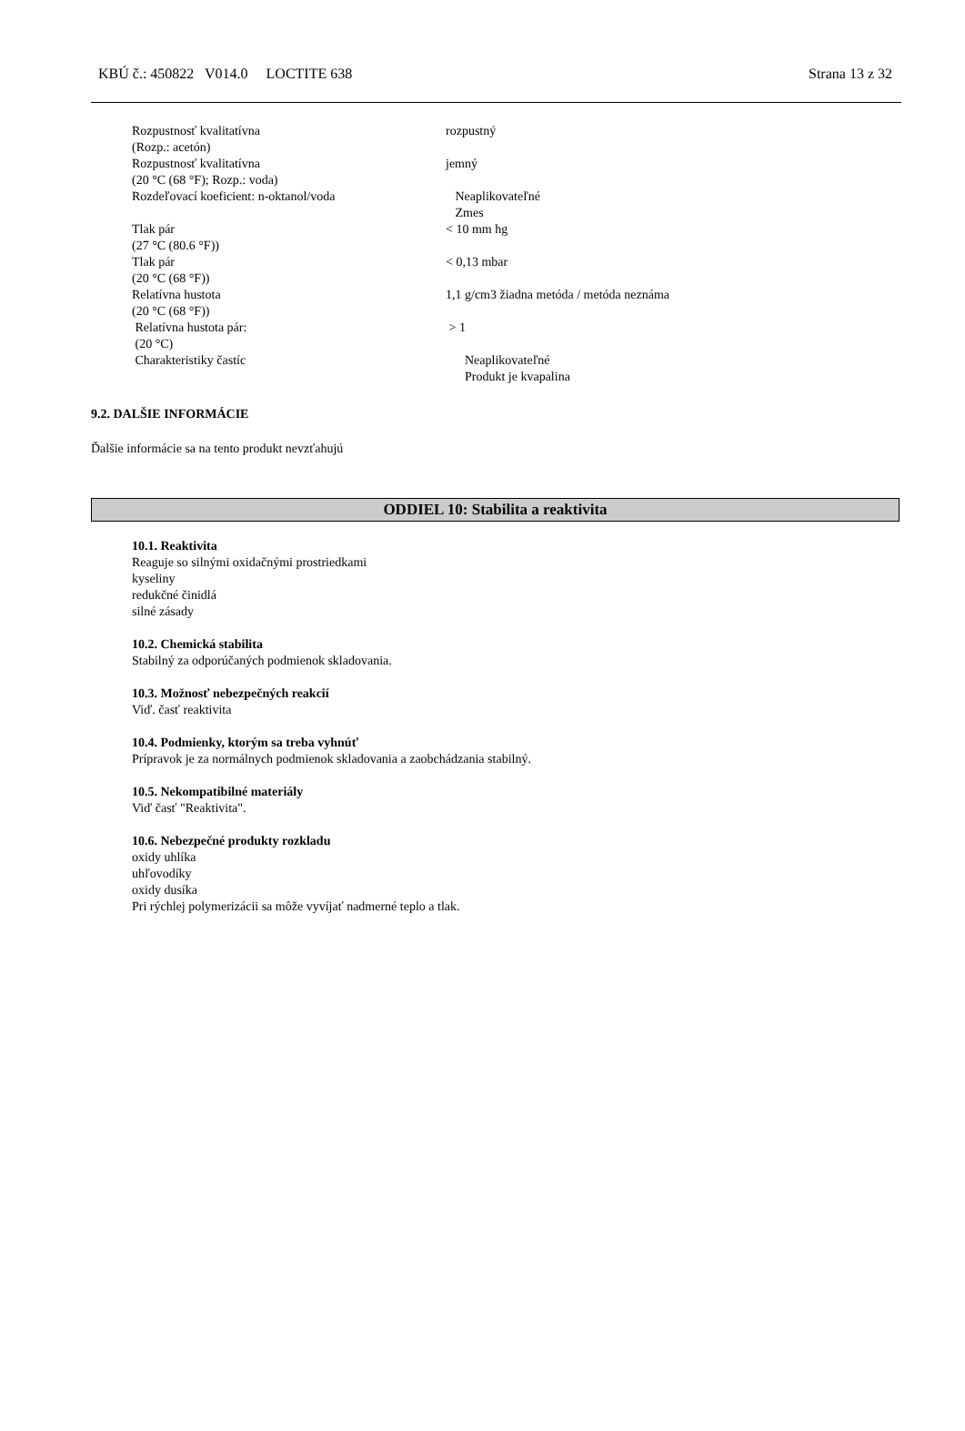KBÚ č.: 450822 V014.0 LOCTITE 638 Strana 13 z 32
| Rozpustnosť kvalitatívna (Rozp.: acetón) | rozpustný |
| Rozpustnosť kvalitatívna (20 °C (68 °F); Rozp.: voda) | jemný |
| Rozdeľovací koeficient: n-oktanol/voda | Neaplikovateľné Zmes |
| Tlak pár (27 °C (80.6 °F)) | < 10 mm hg |
| Tlak pár (20 °C (68 °F)) | < 0,13 mbar |
| Relatívna hustota (20 °C (68 °F)) | 1,1 g/cm3 žiadna metóda / metóda neznáma |
| Relatívna hustota pár: (20 °C) | > 1 |
| Charakteristiky častíc | Neaplikovateľné Produkt je kvapalina |
9.2. DALŠIE INFORMÁCIE
Ďalšie informácie sa na tento produkt nevzťahujú
ODDIEL 10: Stabilita a reaktivita
10.1. Reaktivita
Reaguje so silnými oxidačnými prostriedkami
kyseliny
redukčné činidlá
silné zásady
10.2. Chemická stabilita
Stabilný za odporúčaných podmienok skladovania.
10.3. Možnosť nebezpečných reakcií
Viď. časť reaktivita
10.4. Podmienky, ktorým sa treba vyhnúť
Prípravok je za normálnych podmienok skladovania a zaobchádzania stabilný.
10.5. Nekompatibilné materiály
Viď časť "Reaktivita".
10.6. Nebezpečné produkty rozkladu
oxidy uhlíka
uhľovodíky
oxidy dusíka
Pri rýchlej polymerizácii sa môže vyvíjať nadmerné teplo a tlak.